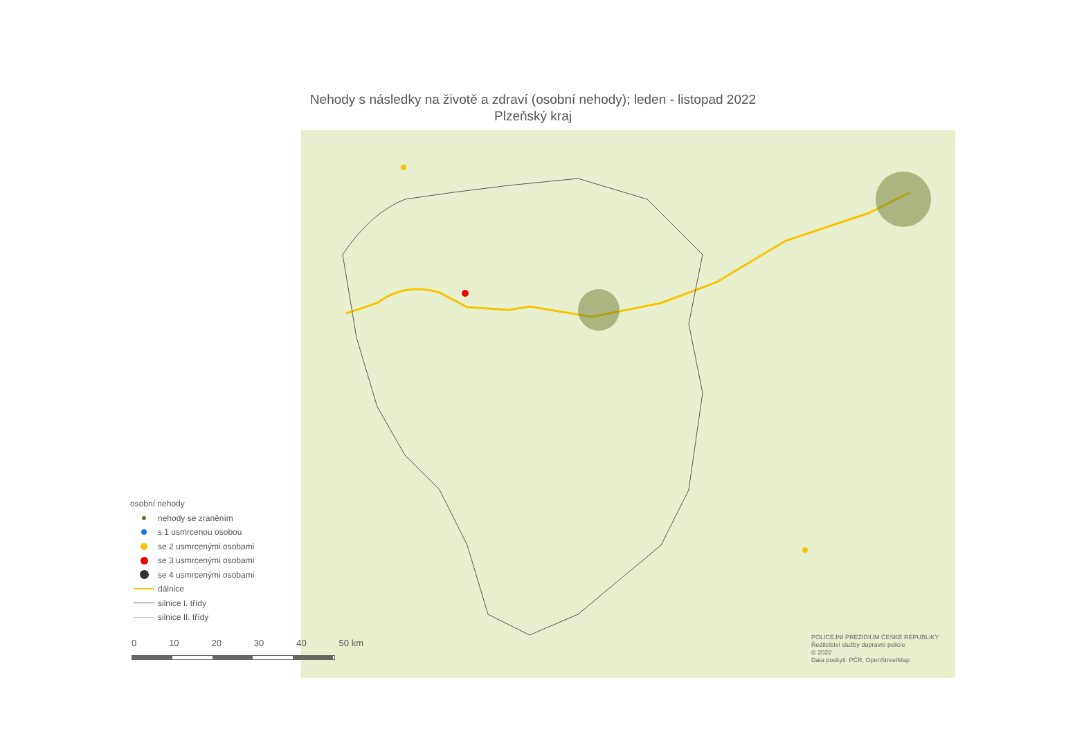Nehody s následky na životě a zdraví (osobní nehody); leden - listopad 2022
Plzeňský kraj
osobní nehody
nehody se zraněním
s 1 usmrcenou osobou
se 2 usmrcenými osobami
se 3 usmrcenými osobami
se 4 usmrcenými osobami
dálnice
silnice I. třídy
silnice II. třídy
0 10 20 30 40 50 km
POLICEJNÍ PREZIDIUM ČESKÉ REPUBLIKY
Ředitelství služby dopravní policie
© 2022
Data poskytl: PČR, OpenStreetMap